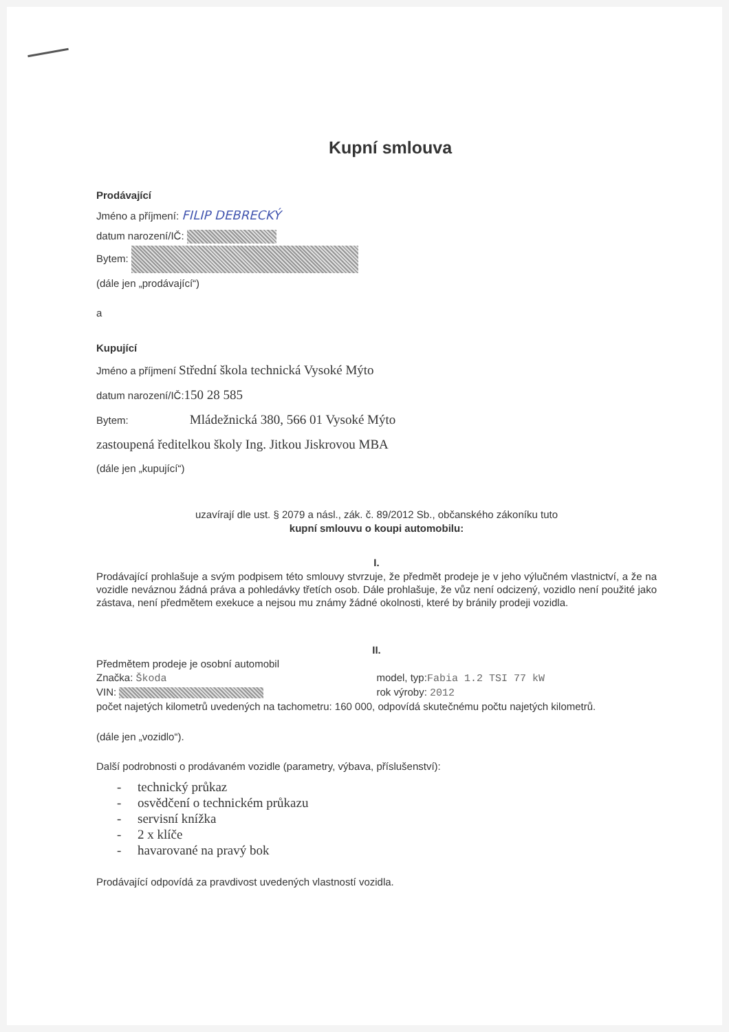Kupní smlouva
Prodávající
Jméno a příjmení: FILIP DEBRECKÝ
datum narození/IČ:
Bytem:
(dále jen „prodávající“)
a
Kupující
Jméno a příjmení Střední škola technická Vysoké Mýto
datum narození/IČ:150 28 585
Bytem: Mládežnická 380, 566 01 Vysoké Mýto
zastoupená ředitelkou školy Ing. Jitkou Jiskrovou MBA
(dále jen „kupující“)
uzavírají dle ust. § 2079 a násl., zák. č. 89/2012 Sb., občanského zákoníku tuto
kupní smlouvu o koupi automobilu:
I.
Prodávající prohlašuje a svým podpisem této smlouvy stvrzuje, že předmět prodeje je v jeho výlučném vlastnictví, a že na vozidle neváznou žádná práva a pohledávky třetích osob. Dále prohlašuje, že vůz není odcizený, vozidlo není použité jako zástava, není předmětem exekuce a nejsou mu známy žádné okolnosti, které by bránily prodeji vozidla.
II.
Předmětem prodeje je osobní automobil
Značka: Škoda model, typ:Fabia 1.2 TSI 77 kW
VIN: rok výroby: 2012
počet najetých kilometrů uvedených na tachometru: 160 000, odpovídá skutečnému počtu najetých kilometrů.
(dále jen „vozidlo“).
Další podrobnosti o prodávaném vozidle (parametry, výbava, příslušenství):
- technický průkaz
- osvědčení o technickém průkazu
- servisní knížka
- 2 x klíče
- havarované na pravý bok
Prodávající odpovídá za pravdivost uvedených vlastností vozidla.